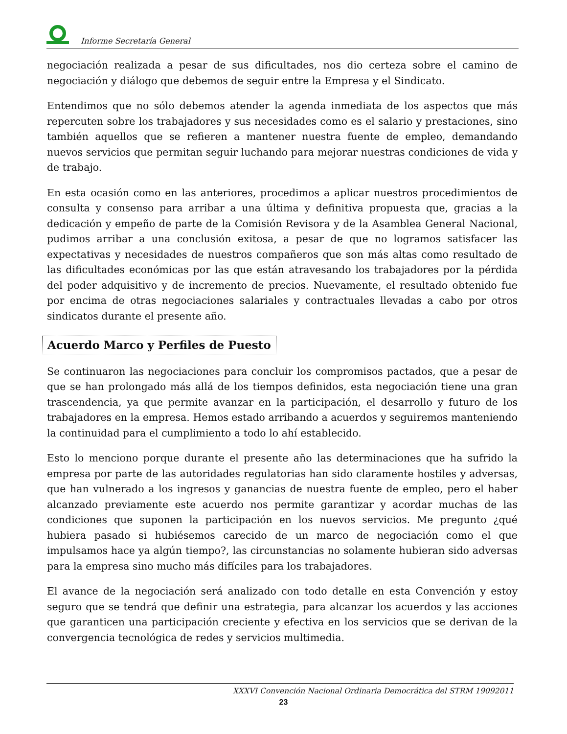Informe Secretaría General
negociación realizada a pesar de sus dificultades, nos dio certeza sobre el camino de negociación y diálogo que debemos de seguir entre la Empresa y el Sindicato.
Entendimos que no sólo debemos atender la agenda inmediata de los aspectos que más repercuten sobre los trabajadores y sus necesidades como es el salario y prestaciones, sino también aquellos que se refieren a mantener nuestra fuente de empleo, demandando nuevos servicios que permitan seguir luchando para mejorar nuestras condiciones de vida y de trabajo.
En esta ocasión como en las anteriores, procedimos a aplicar nuestros procedimientos de consulta y consenso para arribar a una última y definitiva propuesta que, gracias a la dedicación y empeño de parte de la Comisión Revisora y de la Asamblea General Nacional, pudimos arribar a una conclusión exitosa, a pesar de que no logramos satisfacer las expectativas y necesidades de nuestros compañeros que son más altas como resultado de las dificultades económicas por las que están atravesando los trabajadores por la pérdida del poder adquisitivo y de incremento de precios. Nuevamente, el resultado obtenido fue por encima de otras negociaciones salariales y contractuales llevadas a cabo por otros sindicatos durante el presente año.
Acuerdo Marco y Perfiles de Puesto
Se continuaron las negociaciones para concluir los compromisos pactados, que a pesar de que se han prolongado más allá de los tiempos definidos, esta negociación tiene una gran trascendencia, ya que permite avanzar en la participación, el desarrollo y futuro de los trabajadores en la empresa. Hemos estado arribando a acuerdos y seguiremos manteniendo la continuidad para el cumplimiento a todo lo ahí establecido.
Esto lo menciono porque durante el presente año las determinaciones que ha sufrido la empresa por parte de las autoridades regulatorias han sido claramente hostiles y adversas, que han vulnerado a los ingresos y ganancias de nuestra fuente de empleo, pero el haber alcanzado previamente este acuerdo nos permite garantizar y acordar muchas de las condiciones que suponen la participación en los nuevos servicios. Me pregunto ¿qué hubiera pasado si hubiésemos carecido de un marco de negociación como el que impulsamos hace ya algún tiempo?, las circunstancias no solamente hubieran sido adversas para la empresa sino mucho más difíciles para los trabajadores.
El avance de la negociación será analizado con todo detalle en esta Convención y estoy seguro que se tendrá que definir una estrategia, para alcanzar los acuerdos y las acciones que garanticen una participación creciente y efectiva en los servicios que se derivan de la convergencia tecnológica de redes y servicios multimedia.
XXXVI Convención Nacional Ordinaria Democrática del STRM 19092011
23